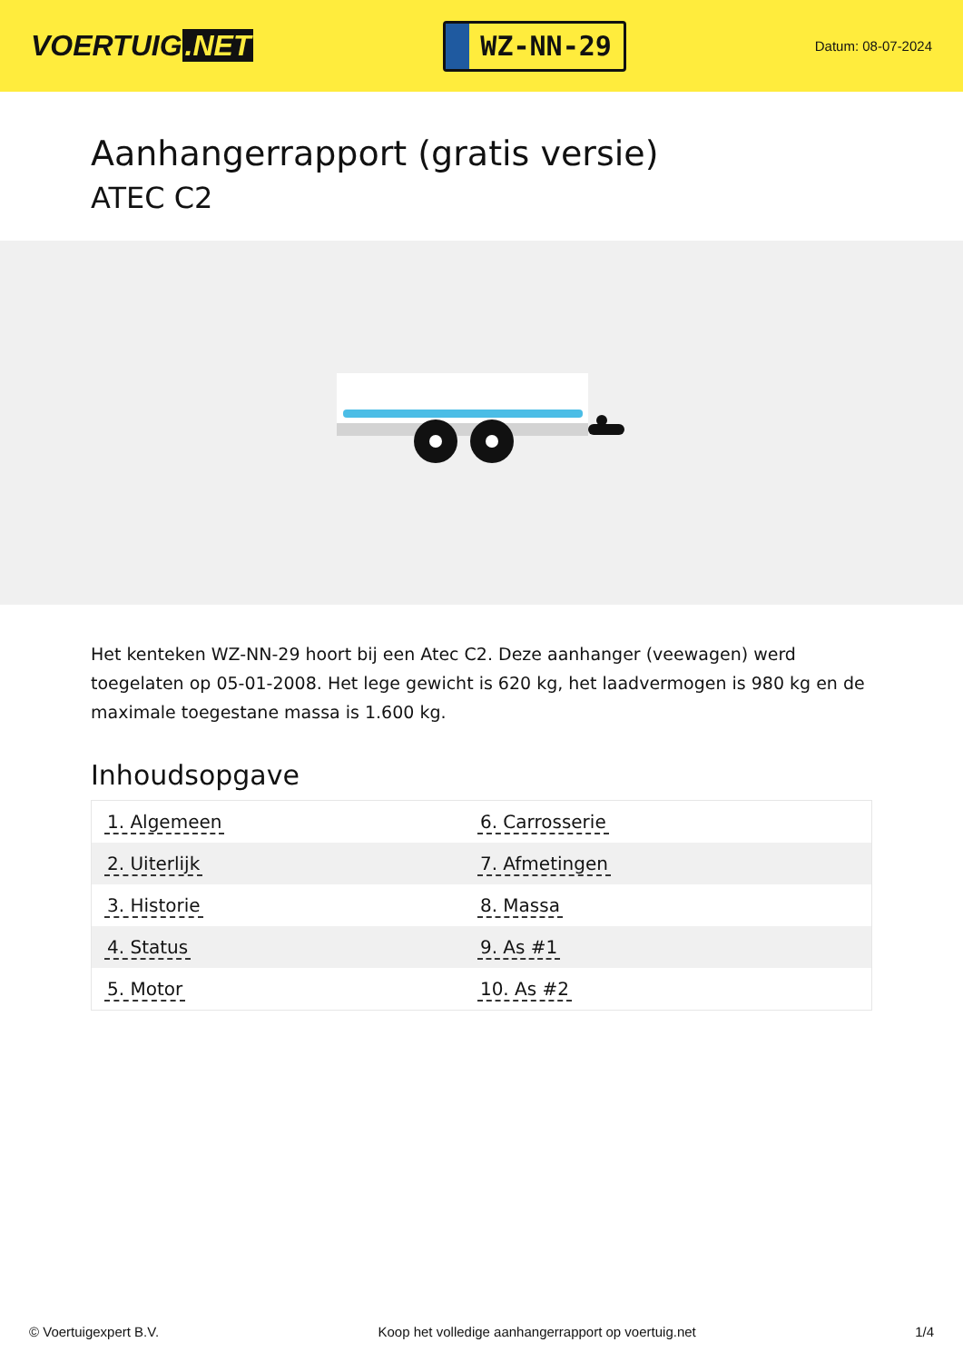VOERTUIG.NET
WZ-NN-29
Datum: 08-07-2024
Aanhangerrapport (gratis versie)
ATEC C2
Het kenteken WZ-NN-29 hoort bij een Atec C2. Deze aanhanger (veewagen) werd toegelaten op 05-01-2008. Het lege gewicht is 620 kg, het laadvermogen is 980 kg en de maximale toegestane massa is 1.600 kg.
Inhoudsopgave
| 1. Algemeen | 6. Carrosserie |
| 2. Uiterlijk | 7. Afmetingen |
| 3. Historie | 8. Massa |
| 4. Status | 9. As #1 |
| 5. Motor | 10. As #2 |
© Voertuigexpert B.V. Koop het volledige aanhangerrapport op voertuig.net 1/4